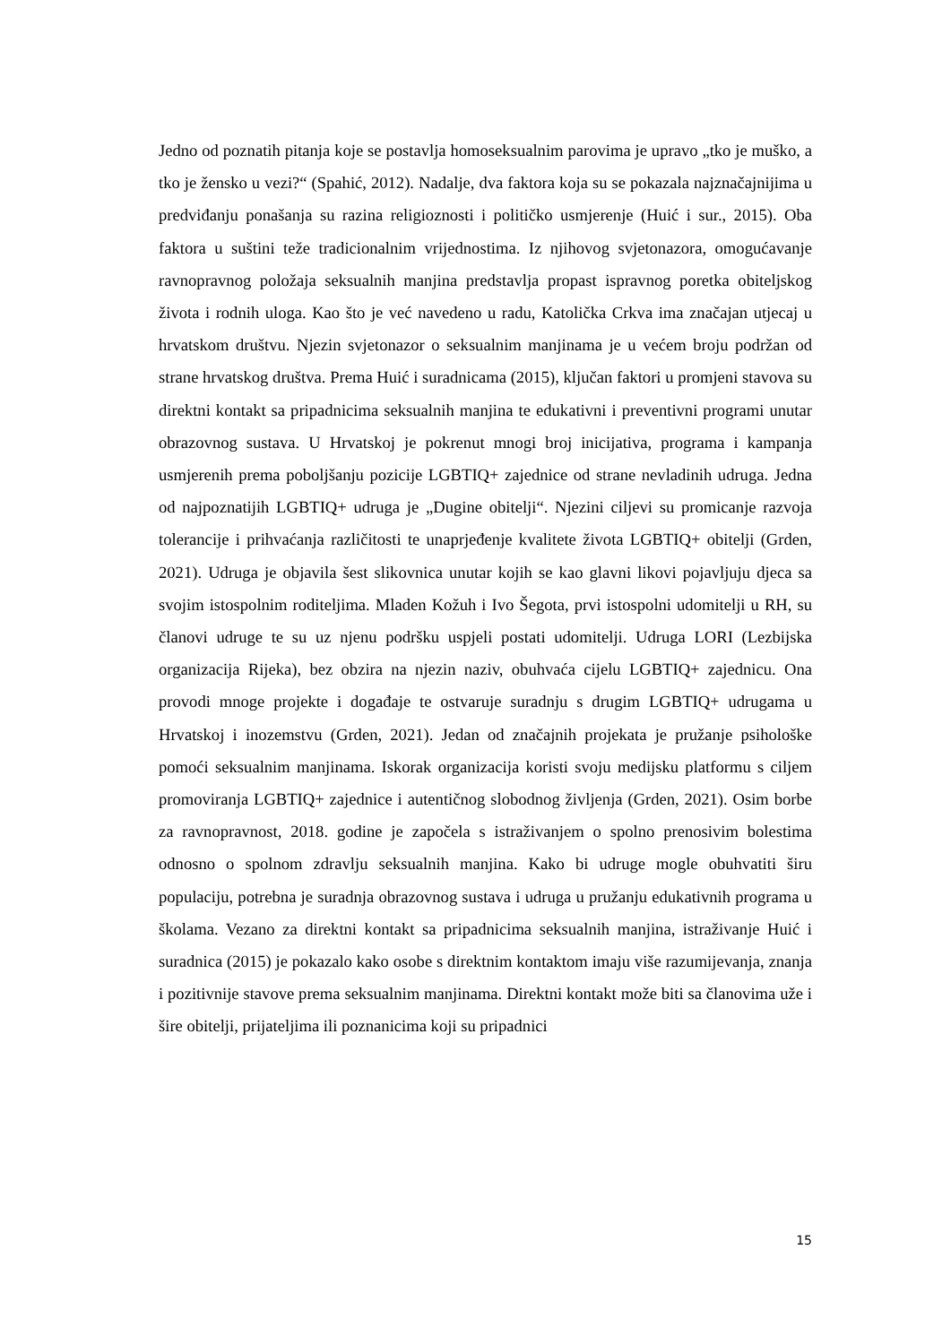Jedno od poznatih pitanja koje se postavlja homoseksualnim parovima je upravo „tko je muško, a tko je žensko u vezi?“ (Spahić, 2012). Nadalje, dva faktora koja su se pokazala najznačajnijima u predviđanju ponašanja su razina religioznosti i političko usmjerenje (Huić i sur., 2015). Oba faktora u suštini teže tradicionalnim vrijednostima. Iz njihovog svjetonazora, omogućavanje ravnopravnog položaja seksualnih manjina predstavlja propast ispravnog poretka obiteljskog života i rodnih uloga. Kao što je već navedeno u radu, Katolička Crkva ima značajan utjecaj u hrvatskom društvu. Njezin svjetonazor o seksualnim manjinama je u većem broju podržan od strane hrvatskog društva. Prema Huić i suradnicama (2015), ključan faktori u promjeni stavova su direktni kontakt sa pripadnicima seksualnih manjina te edukativni i preventivni programi unutar obrazovnog sustava. U Hrvatskoj je pokrenut mnogi broj inicijativa, programa i kampanja usmjerenih prema poboljšanju pozicije LGBTIQ+ zajednice od strane nevladinih udruga. Jedna od najpoznatijih LGBTIQ+ udruga je „Dugine obitelji“. Njezini ciljevi su promicanje razvoja tolerancije i prihvaćanja različitosti te unaprjeđenje kvalitete života LGBTIQ+ obitelji (Grden, 2021). Udruga je objavila šest slikovnica unutar kojih se kao glavni likovi pojavljuju djeca sa svojim istospolnim roditeljima. Mladen Kožuh i Ivo Šegota, prvi istospolni udomitelji u RH, su članovi udruge te su uz njenu podršku uspjeli postati udomitelji. Udruga LORI (Lezbijska organizacija Rijeka), bez obzira na njezin naziv, obuhvaća cijelu LGBTIQ+ zajednicu. Ona provodi mnoge projekte i događaje te ostvaruje suradnju s drugim LGBTIQ+ udrugama u Hrvatskoj i inozemstvu (Grden, 2021). Jedan od značajnih projekata je pružanje psihološke pomoći seksualnim manjinama. Iskorak organizacija koristi svoju medijsku platformu s ciljem promoviranja LGBTIQ+ zajednice i autentičnog slobodnog življenja (Grden, 2021). Osim borbe za ravnopravnost, 2018. godine je započela s istraživanjem o spolno prenosivim bolestima odnosno o spolnom zdravlju seksualnih manjina. Kako bi udruge mogle obuhvatiti širu populaciju, potrebna je suradnja obrazovnog sustava i udruga u pružanju edukativnih programa u školama. Vezano za direktni kontakt sa pripadnicima seksualnih manjina, istraživanje Huić i suradnica (2015) je pokazalo kako osobe s direktnim kontaktom imaju više razumijevanja, znanja i pozitivnije stavove prema seksualnim manjinama. Direktni kontakt može biti sa članovima uže i šire obitelji, prijateljima ili poznanicima koji su pripadnici
15